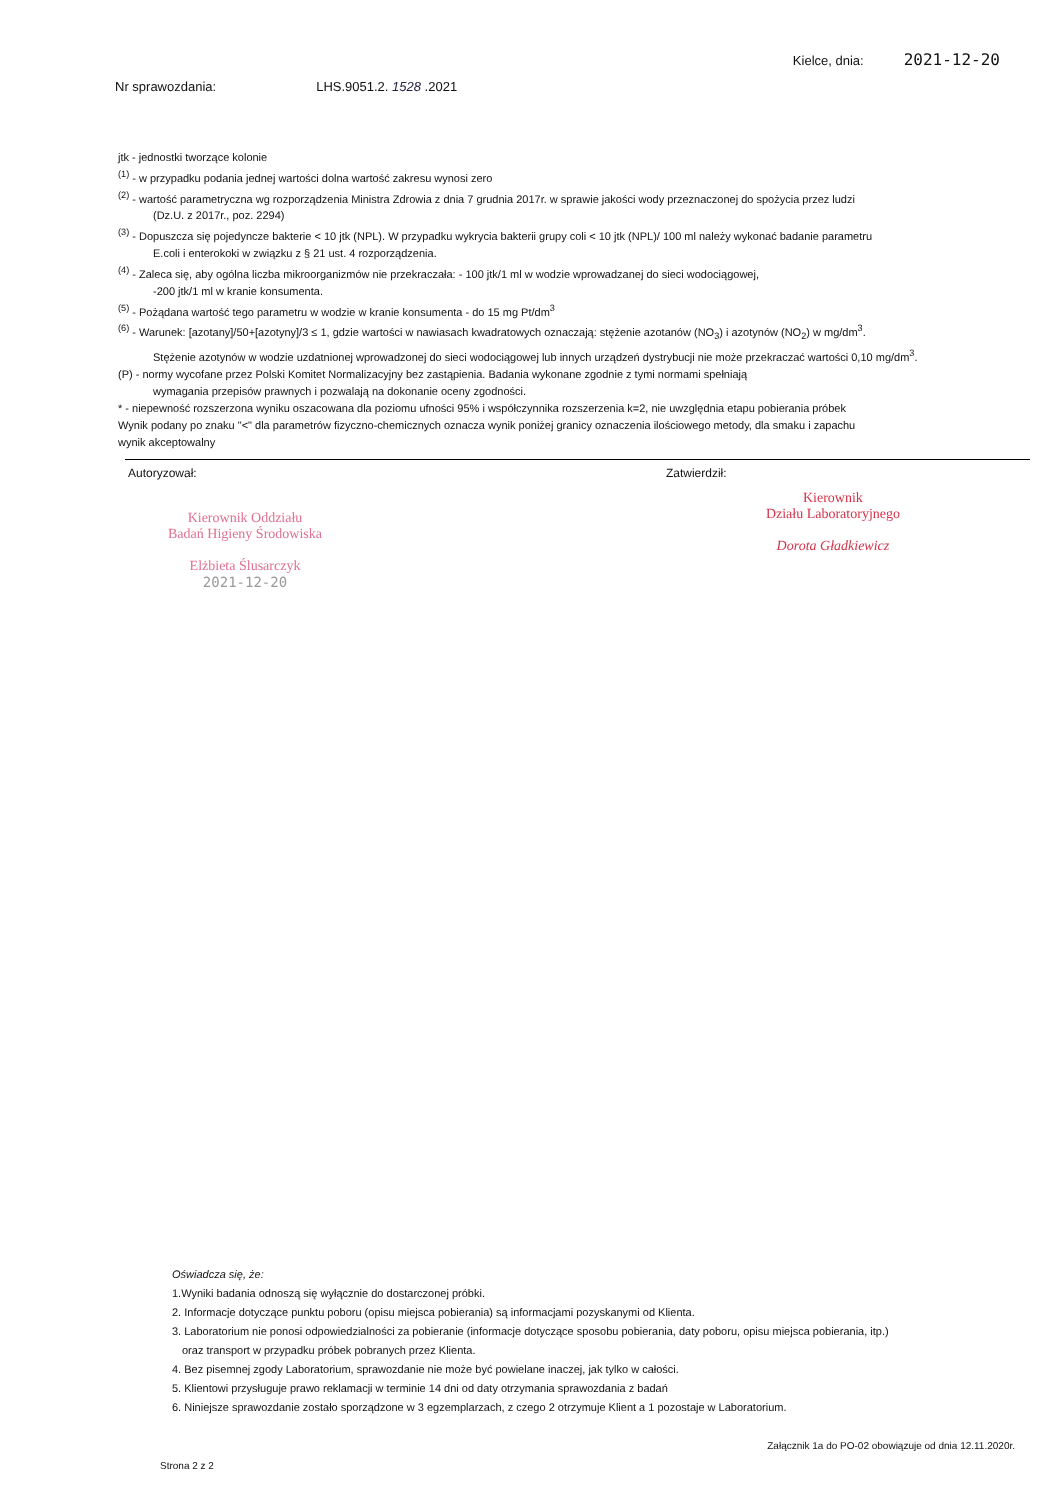Kielce, dnia: 2021-12-20
Nr sprawozdania: LHS.9051.2. 1528 .2021
jtk - jednostki tworzące kolonie
<sup>(1)</sup> - w przypadku podania jednej wartości dolna wartość zakresu wynosi zero
<sup>(2)</sup> - wartość parametryczna wg rozporządzenia Ministra Zdrowia z dnia 7 grudnia 2017r. w sprawie jakości wody przeznaczonej do spożycia przez ludzi
(Dz.U. z 2017r., poz. 2294)
<sup>(3)</sup> - Dopuszcza się pojedyncze bakterie < 10 jtk (NPL). W przypadku wykrycia bakterii grupy coli < 10 jtk (NPL)/ 100 ml należy wykonać badanie parametru
E.coli i enterokoki w związku z § 21 ust. 4 rozporządzenia.
<sup>(4)</sup> - Zaleca się, aby ogólna liczba mikroorganizmów nie przekraczała: - 100 jtk/1 ml w wodzie wprowadzanej do sieci wodociągowej,
-200 jtk/1 ml w kranie konsumenta.
<sup>(5)</sup> - Pożądana wartość tego parametru w wodzie w kranie konsumenta - do 15 mg Pt/dm<sup>3</sup>
<sup>(6)</sup> - Warunek: [azotany]/50+[azotyny]/3 ≤ 1, gdzie wartości w nawiasach kwadratowych oznaczają: stężenie azotanów (NO<sub>3</sub>) i azotynów (NO<sub>2</sub>) w mg/dm<sup>3</sup>.
Stężenie azotynów w wodzie uzdatnionej wprowadzonej do sieci wodociągowej lub innych urządzeń dystrybucji nie może przekraczać wartości 0,10 mg/dm<sup>3</sup>.
(P) - normy wycofane przez Polski Komitet Normalizacyjny bez zastąpienia. Badania wykonane zgodnie z tymi normami spełniają
wymagania przepisów prawnych i pozwalają na dokonanie oceny zgodności.
* - niepewność rozszerzona wyniku oszacowana dla poziomu ufności 95% i współczynnika rozszerzenia k=2, nie uwzględnia etapu pobierania próbek
Wynik podany po znaku "<" dla parametrów fizyczno-chemicznych oznacza wynik poniżej granicy oznaczenia ilościowego metody, dla smaku i zapachu
wynik akceptowalny
Autoryzował:
Kierownik Oddziału
Badań Higieny Środowiska
Elżbieta Ślusarczyk
2021-12-20
Zatwierdził:
Kierownik
Działu Laboratoryjnego
Dorota Gładkiewicz
Oświadcza się, że:
1.Wyniki badania odnoszą się wyłącznie do dostarczonej próbki.
2. Informacje dotyczące punktu poboru (opisu miejsca pobierania) są informacjami pozyskanymi od Klienta.
3. Laboratorium nie ponosi odpowiedzialności za pobieranie (informacje dotyczące sposobu pobierania, daty poboru, opisu miejsca pobierania, itp.)
oraz transport w przypadku próbek pobranych przez Klienta.
4. Bez pisemnej zgody Laboratorium, sprawozdanie nie może być powielane inaczej, jak tylko w całości.
5. Klientowi przysługuje prawo reklamacji w terminie 14 dni od daty otrzymania sprawozdania z badań
6. Niniejsze sprawozdanie zostało sporządzone w 3 egzemplarzach, z czego 2 otrzymuje Klient a 1 pozostaje w Laboratorium.
Strona 2 z 2 Załącznik 1a do PO-02 obowiązuje od dnia 12.11.2020r.